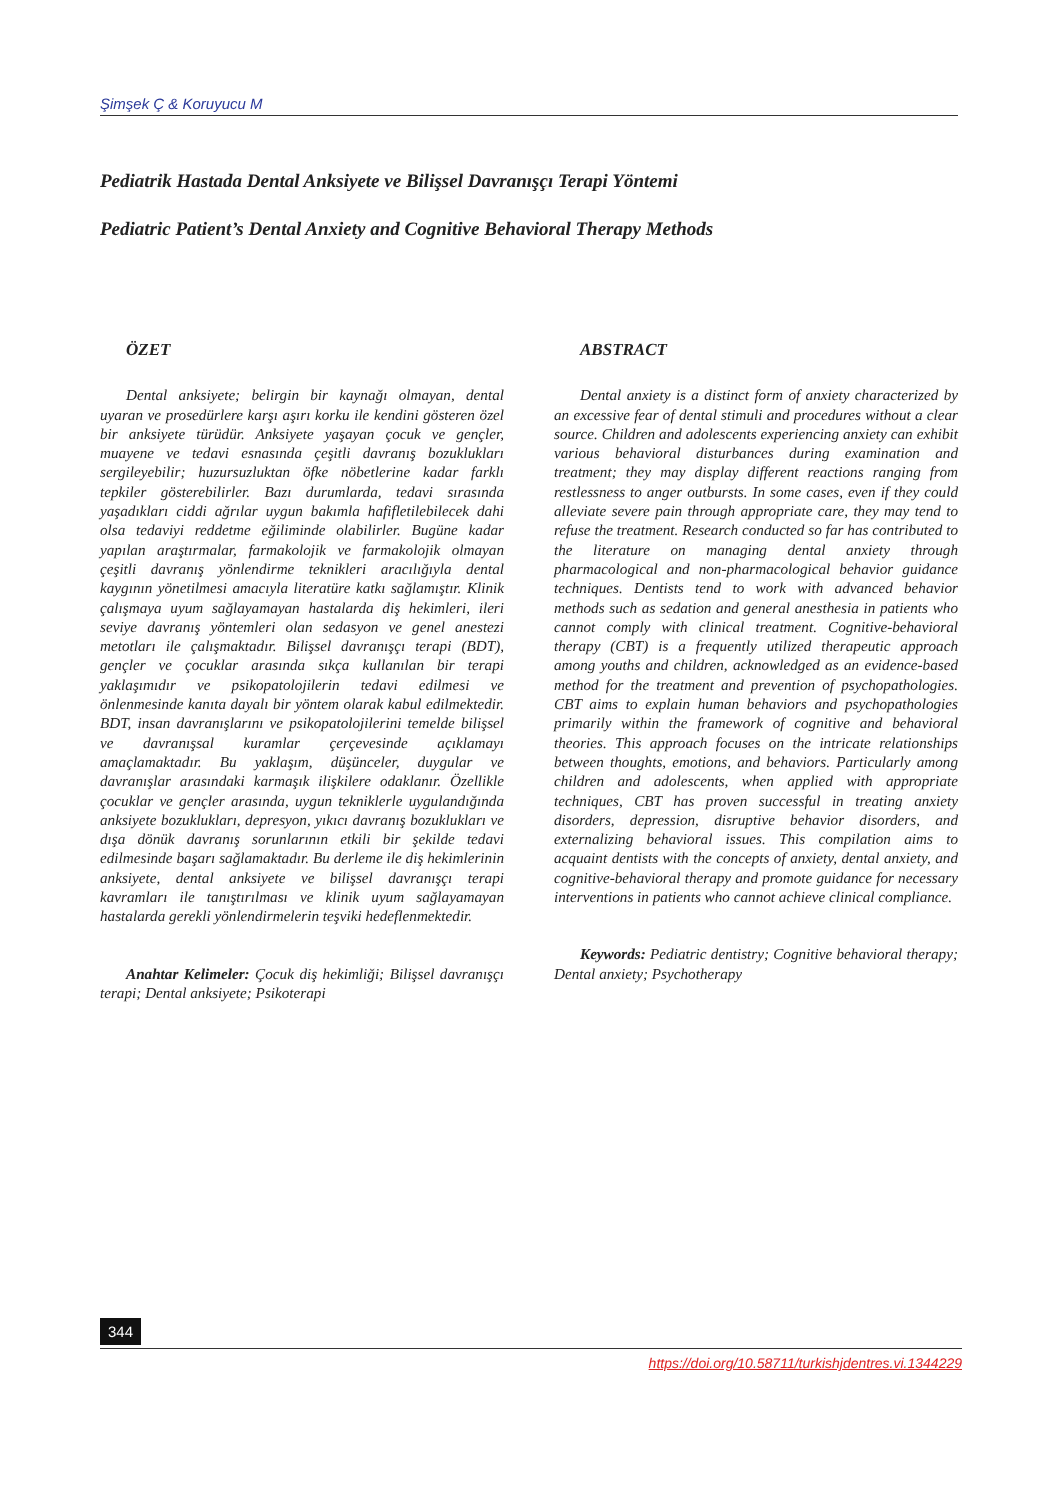Şimşek Ç & Koruyucu M
Pediatrik Hastada Dental Anksiyete ve Bilişsel Davranışçı Terapi Yöntemi
Pediatric Patient’s Dental Anxiety and Cognitive Behavioral Therapy Methods
ÖZET
Dental anksiyete; belirgin bir kaynağı olmayan, dental uyaran ve prosedürlere karşı aşırı korku ile kendini gösteren özel bir anksiyete türüdür. Anksiyete yaşayan çocuk ve gençler, muayene ve tedavi esnasında çeşitli davranış bozuklukları sergileyebilir; huzursuzluktan öfke nöbetlerine kadar farklı tepkiler gösterebilirler. Bazı durumlarda, tedavi sırasında yaşadıkları ciddi ağrılar uygun bakımla hafifletilebilecek dahi olsa tedaviyi reddetme eğiliminde olabilirler. Bugüne kadar yapılan araştırmalar, farmakolojik ve farmakolojik olmayan çeşitli davranış yönlendirme teknikleri aracılığıyla dental kaygının yönetilmesi amacıyla literatüre katkı sağlamıştır. Klinik çalışmaya uyum sağlayamayan hastalarda diş hekimleri, ileri seviye davranış yöntemleri olan sedasyon ve genel anestezi metotları ile çalışmaktadır. Bilişsel davranışçı terapi (BDT), gençler ve çocuklar arasında sıkça kullanılan bir terapi yaklaşımıdır ve psikopatolojilerin tedavi edilmesi ve önlenmesinde kanıta dayalı bir yöntem olarak kabul edilmektedir. BDT, insan davranışlarını ve psikopatolojilerini temelde bilişsel ve davranışsal kuramlar çerçevesinde açıklamayı amaçlamaktadır. Bu yaklaşım, düşünceler, duygular ve davranışlar arasındaki karmaşık ilişkilere odaklanır. Özellikle çocuklar ve gençler arasında, uygun tekniklerle uygulandığında anksiyete bozuklukları, depresyon, yıkıcı davranış bozuklukları ve dışa dönük davranış sorunlarının etkili bir şekilde tedavi edilmesinde başarı sağlamaktadır. Bu derleme ile diş hekimlerinin anksiyete, dental anksiyete ve bilişsel davranışçı terapi kavramları ile tanıştırılması ve klinik uyum sağlayamayan hastalarda gerekli yönlendirmelerin teşviki hedeflenmektedir.
Anahtar Kelimeler: Çocuk diş hekimliği; Bilişsel davranışçı terapi; Dental anksiyete; Psikoterapi
ABSTRACT
Dental anxiety is a distinct form of anxiety characterized by an excessive fear of dental stimuli and procedures without a clear source. Children and adolescents experiencing anxiety can exhibit various behavioral disturbances during examination and treatment; they may display different reactions ranging from restlessness to anger outbursts. In some cases, even if they could alleviate severe pain through appropriate care, they may tend to refuse the treatment. Research conducted so far has contributed to the literature on managing dental anxiety through pharmacological and non-pharmacological behavior guidance techniques. Dentists tend to work with advanced behavior methods such as sedation and general anesthesia in patients who cannot comply with clinical treatment. Cognitive-behavioral therapy (CBT) is a frequently utilized therapeutic approach among youths and children, acknowledged as an evidence-based method for the treatment and prevention of psychopathologies. CBT aims to explain human behaviors and psychopathologies primarily within the framework of cognitive and behavioral theories. This approach focuses on the intricate relationships between thoughts, emotions, and behaviors. Particularly among children and adolescents, when applied with appropriate techniques, CBT has proven successful in treating anxiety disorders, depression, disruptive behavior disorders, and externalizing behavioral issues. This compilation aims to acquaint dentists with the concepts of anxiety, dental anxiety, and cognitive-behavioral therapy and promote guidance for necessary interventions in patients who cannot achieve clinical compliance.
Keywords: Pediatric dentistry; Cognitive behavioral therapy; Dental anxiety; Psychotherapy
344
https://doi.org/10.58711/turkishjdentres.vi.1344229